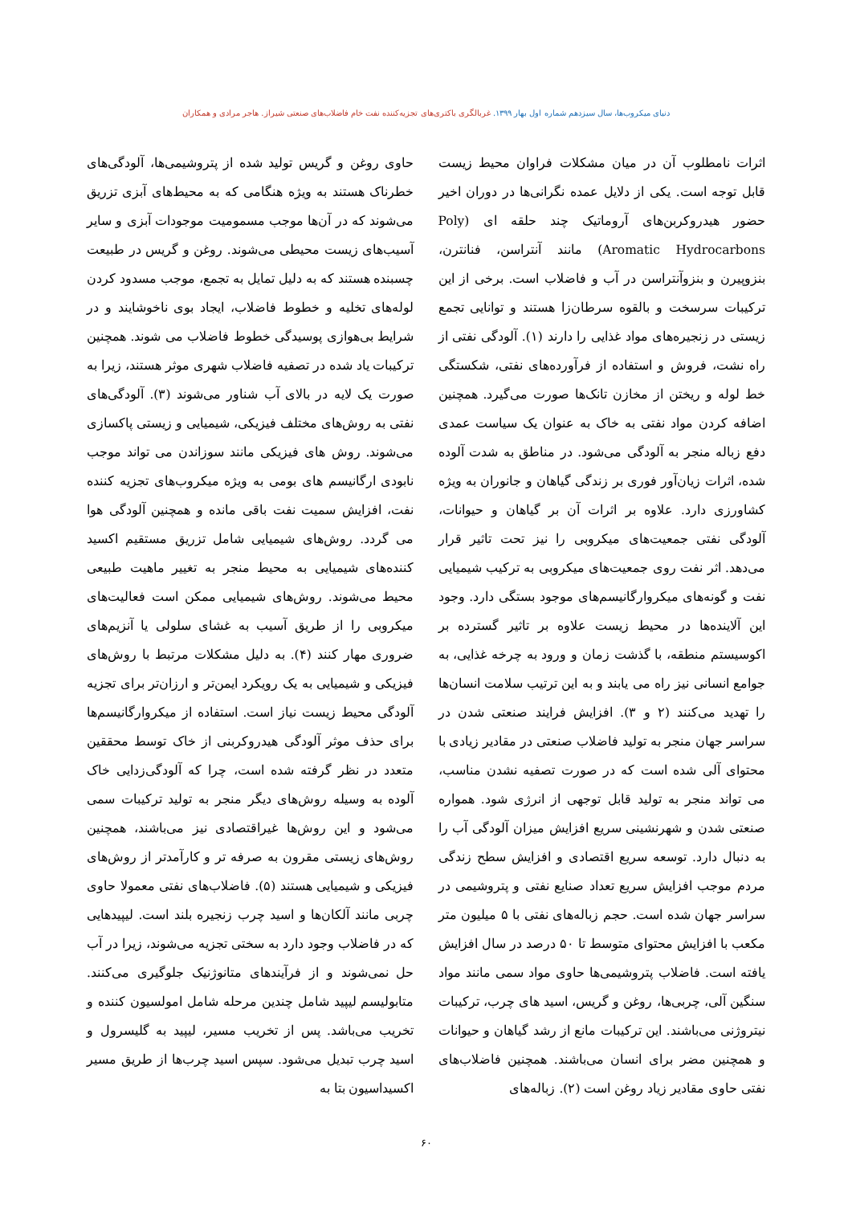دنیای میکروب‌ها، سال سیزدهم شماره اول بهار ۱۳۹۹. غربالگری باکتری‌های تجزیه‌کننده نفت خام فاضلاب‌های صنعتی شیراز. هاجر مرادی و همکاران
اثرات نامطلوب آن در میان مشکلات فراوان محیط زیست قابل توجه است. یکی از دلایل عمده نگرانی‌ها در دوران اخیر حضور هیدروکربن‌های آروماتیک چند حلقه ای (Poly Aromatic Hydrocarbons) مانند آنتراسن، فنانترن، بنزوپیرن و بنزوآنتراسن در آب و فاضلاب است. برخی از این ترکیبات سرسخت و بالقوه سرطان‌زا هستند و توانایی تجمع زیستی در زنجیره‌های مواد غذایی را دارند (۱). آلودگی نفتی از راه نشت، فروش و استفاده از فرآورده‌های نفتی، شکستگی خط لوله و ریختن از مخازن تانک‌ها صورت می‌گیرد. همچنین اضافه کردن مواد نفتی به خاک به عنوان یک سیاست عمدی دفع زباله منجر به آلودگی می‌شود. در مناطق به شدت آلوده شده، اثرات زیان‌آور فوری بر زندگی گیاهان و جانوران به ویژه کشاورزی دارد. علاوه بر اثرات آن بر گیاهان و حیوانات، آلودگی نفتی جمعیت‌های میکروبی را نیز تحت تاثیر قرار می‌دهد. اثر نفت روی جمعیت‌های میکروبی به ترکیب شیمیایی نفت و گونه‌های میکروارگانیسم‌های موجود بستگی دارد. وجود این آلاینده‌ها در محیط زیست علاوه بر تاثیر گسترده بر اکوسیستم منطقه، با گذشت زمان و ورود به چرخه غذایی، به جوامع انسانی نیز راه می یابند و به این ترتیب سلامت انسان‌ها را تهدید می‌کنند (۲ و ۳). افزایش فرایند صنعتی شدن در سراسر جهان منجر به تولید فاضلاب صنعتی در مقادیر زیادی با محتوای آلی شده است که در صورت تصفیه نشدن مناسب، می تواند منجر به تولید قابل توجهی از انرژی شود. همواره صنعتی شدن و شهرنشینی سریع افزایش میزان آلودگی آب را به دنبال دارد. توسعه سریع اقتصادی و افزایش سطح زندگی مردم موجب افزایش سریع تعداد صنایع نفتی و پتروشیمی در سراسر جهان شده است. حجم زباله‌های نفتی با ۵ میلیون متر مکعب با افزایش محتوای متوسط تا ۵۰ درصد در سال افزایش یافته است. فاضلاب پتروشیمی‌ها حاوی مواد سمی مانند مواد سنگین آلی، چربی‌ها، روغن و گریس، اسید های چرب، ترکیبات نیتروژنی می‌باشند. این ترکیبات مانع از رشد گیاهان و حیوانات و همچنین مضر برای انسان می‌باشند. همچنین فاضلاب‌های نفتی حاوی مقادیر زیاد روغن است (۲). زباله‌های
حاوی روغن و گریس تولید شده از پتروشیمی‌ها، آلودگی‌های خطرناک هستند به ویژه هنگامی که به محیط‌های آبزی تزریق می‌شوند که در آن‌ها موجب مسمومیت موجودات آبزی و سایر آسیب‌های زیست محیطی می‌شوند. روغن و گریس در طبیعت چسبنده هستند که به دلیل تمایل به تجمع، موجب مسدود کردن لوله‌های تخلیه و خطوط فاضلاب، ایجاد بوی ناخوشایند و در شرایط بی‌هوازی پوسیدگی خطوط فاضلاب می شوند. همچنین ترکیبات یاد شده در تصفیه فاضلاب شهری موثر هستند، زیرا به صورت یک لایه در بالای آب شناور می‌شوند (۳). آلودگی‌های نفتی به روش‌های مختلف فیزیکی، شیمیایی و زیستی پاکسازی می‌شوند. روش های فیزیکی مانند سوزاندن می تواند موجب نابودی ارگانیسم های بومی به ویژه میکروب‌های تجزیه کننده نفت، افزایش سمیت نفت باقی مانده و همچنین آلودگی هوا می گردد. روش‌های شیمیایی شامل تزریق مستقیم اکسید کننده‌های شیمیایی به محیط منجر به تغییر ماهیت طبیعی محیط می‌شوند. روش‌های شیمیایی ممکن است فعالیت‌های میکروبی را از طریق آسیب به غشای سلولی یا آنزیم‌های ضروری مهار کنند (۴). به دلیل مشکلات مرتبط با روش‌های فیزیکی و شیمیایی به یک رویکرد ایمن‌تر و ارزان‌تر برای تجزیه آلودگی محیط زیست نیاز است. استفاده از میکروارگانیسم‌ها برای حذف موثر آلودگی هیدروکربنی از خاک توسط محققین متعدد در نظر گرفته شده است، چرا که آلودگی‌زدایی خاک آلوده به وسیله روش‌های دیگر منجر به تولید ترکیبات سمی می‌شود و این روش‌ها غیراقتصادی نیز می‌باشند، همچنین روش‌های زیستی مقرون به صرفه تر و کارآمدتر از روش‌های فیزیکی و شیمیایی هستند (۵). فاضلاب‌های نفتی معمولا حاوی چربی مانند آلکان‌ها و اسید چرب زنجیره بلند است. لیپیدهایی که در فاضلاب وجود دارد به سختی تجزیه می‌شوند، زیرا در آب حل نمی‌شوند و از فرآیندهای متانوژنیک جلوگیری می‌کنند. متابولیسم لیپید شامل چندین مرحله شامل امولسیون کننده و تخریب می‌باشد. پس از تخریب مسیر، لیپید به گلیسرول و اسید چرب تبدیل می‌شود. سپس اسید چرب‌ها از طریق مسیر اکسیداسیون بتا به
۶۰